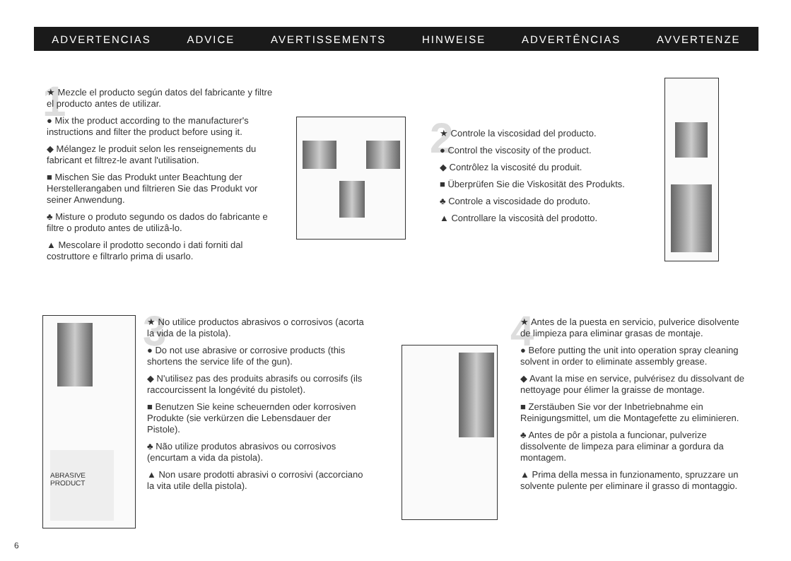ADVERTENCIAS ADVICE AVERTISSEMENTS HINWEISE ADVERTÊNCIAS AVVERTENZE
1
★ Mezcle el producto según datos del fabricante y filtre el producto antes de utilizar.
● Mix the product according to the manufacturer's instructions and filter the product before using it.
◆ Mélangez le produit selon les renseignements du fabricant et filtrez-le avant l'utilisation.
■ Mischen Sie das Produkt unter Beachtung der Herstellerangaben und filtrieren Sie das Produkt vor seiner Anwendung.
♣ Misture o produto segundo os dados do fabricante e filtre o produto antes de utilizâ-lo.
▲ Mescolare il prodotto secondo i dati forniti dal costruttore e filtrarlo prima di usarlo.
2
★ Controle la viscosidad del producto.
● Control the viscosity of the product.
◆ Contrôlez la viscosité du produit.
■ Überprüfen Sie die Viskosität des Produkts.
♣ Controle a viscosidade do produto.
▲ Controllare la viscosità del prodotto.
ABRASIVE PRODUCT
3
★ No utilice productos abrasivos o corrosivos (acorta la vida de la pistola).
● Do not use abrasive or corrosive products (this shortens the service life of the gun).
◆ N'utilisez pas des produits abrasifs ou corrosifs (ils raccourcissent la longévité du pistolet).
■ Benutzen Sie keine scheuernden oder korrosiven Produkte (sie verkürzen die Lebensdauer der Pistole).
♣ Não utilize produtos abrasivos ou corrosivos (encurtam a vida da pistola).
▲ Non usare prodotti abrasivi o corrosivi (accorciano la vita utile della pistola).
4
★ Antes de la puesta en servicio, pulverice disolvente de limpieza para eliminar grasas de montaje.
● Before putting the unit into operation spray cleaning solvent in order to eliminate assembly grease.
◆ Avant la mise en service, pulvérisez du dissolvant de nettoyage pour élimer la graisse de montage.
■ Zerstäuben Sie vor der Inbetriebnahme ein Reinigungsmittel, um die Montagefette zu eliminieren.
♣ Antes de pôr a pistola a funcionar, pulverize dissolvente de limpeza para eliminar a gordura da montagem.
▲ Prima della messa in funzionamento, spruzzare un solvente pulente per eliminare il grasso di montaggio.
6